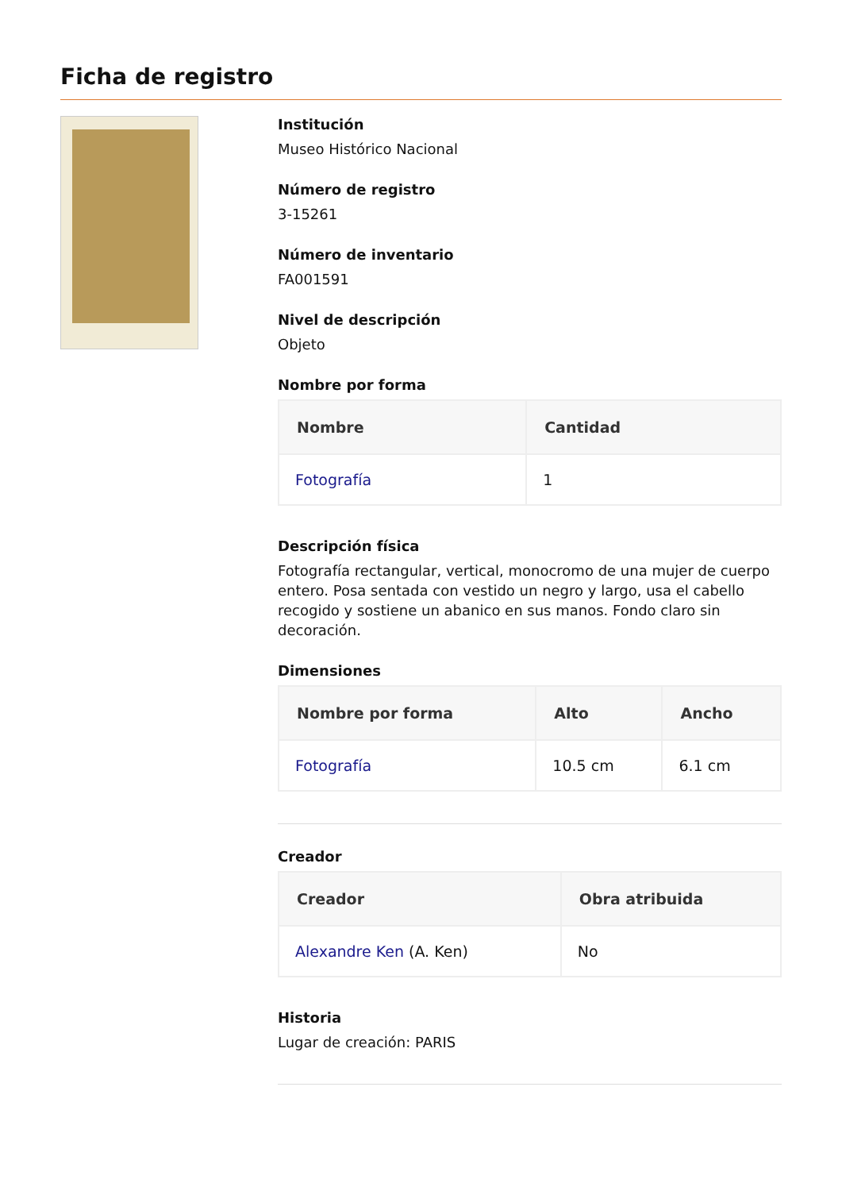Ficha de registro
Institución
Museo Histórico Nacional
Número de registro
3-15261
Número de inventario
FA001591
Nivel de descripción
Objeto
Nombre por forma
| Nombre | Cantidad |
| --- | --- |
| Fotografía | 1 |
Descripción física
Fotografía rectangular, vertical, monocromo de una mujer de cuerpo entero. Posa sentada con vestido un negro y largo, usa el cabello recogido y sostiene un abanico en sus manos. Fondo claro sin decoración.
Dimensiones
| Nombre por forma | Alto | Ancho |
| --- | --- | --- |
| Fotografía | 10.5 cm | 6.1 cm |
Creador
| Creador | Obra atribuida |
| --- | --- |
| Alexandre Ken (A. Ken) | No |
Historia
Lugar de creación: PARIS